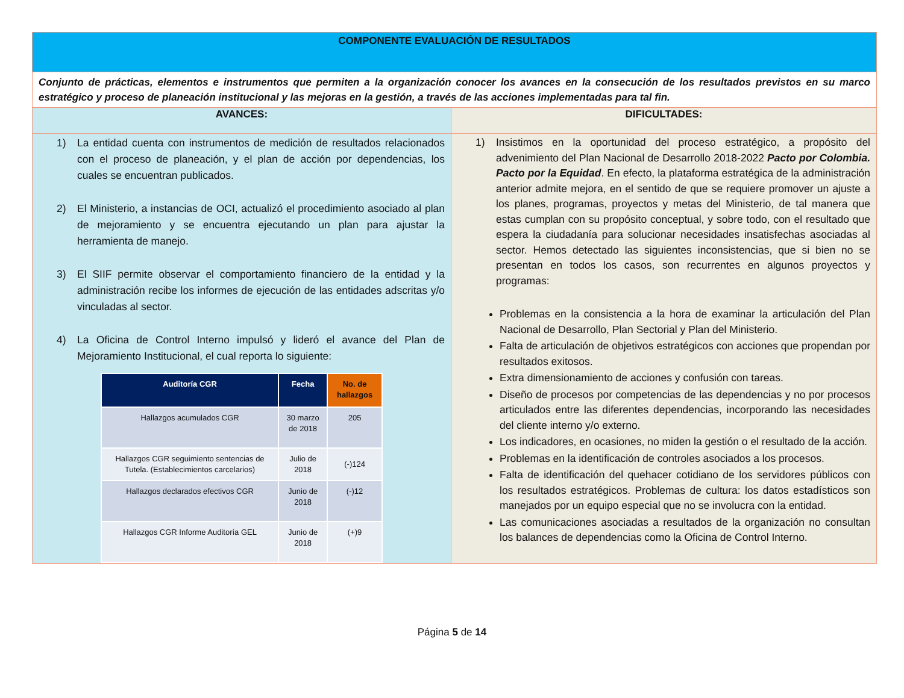| COMPONENTE EVALUACIÓN DE RESULTADOS | |
| Conjunto de prácticas, elementos e instrumentos que permiten a la organización conocer los avances en la consecución de los resultados previstos en su marco estratégico y proceso de planeación institucional y las mejoras en la gestión, a través de las acciones implementadas para tal fin. | |
| AVANCES: | DIFICULTADES: |
| 1) La entidad cuenta con instrumentos de medición de resultados relacionados con el proceso de planeación, y el plan de acción por dependencias, los cuales se encuentran publicados. 2) El Ministerio, a instancias de OCI, actualizó el procedimiento asociado al plan de mejoramiento y se encuentra ejecutando un plan para ajustar la herramienta de manejo. 3) El SIIF permite observar el comportamiento financiero de la entidad y la administración recibe los informes de ejecución de las entidades adscritas y/o vinculadas al sector. 4) La Oficina de Control Interno impulsó y lideró el avance del Plan de Mejoramiento Institucional, el cual reporta lo siguiente: / Auditoría CGR / Fecha / No. de hallazgos / / --- / --- / --- / / Hallazgos acumulados CGR / 30 marzo de 2018 / 205 / / Hallazgos CGR seguimiento sentencias de Tutela. (Establecimientos carcelarios) / Julio de 2018 / (-)124 / / Hallazgos declarados efectivos CGR / Junio de 2018 / (-)12 / / Hallazgos CGR Informe Auditoría GEL / Junio de 2018 / (+)9 / | 1) Insistimos en la oportunidad del proceso estratégico, a propósito del advenimiento del Plan Nacional de Desarrollo 2018-2022 Pacto por Colombia. Pacto por la Equidad . En efecto, la plataforma estratégica de la administración anterior admite mejora, en el sentido de que se requiere promover un ajuste a los planes, programas, proyectos y metas del Ministerio, de tal manera que estas cumplan con su propósito conceptual, y sobre todo, con el resultado que espera la ciudadanía para solucionar necesidades insatisfechas asociadas al sector. Hemos detectado las siguientes inconsistencias, que si bien no se presentan en todos los casos, son recurrentes en algunos proyectos y programas: Problemas en la consistencia a la hora de examinar la articulación del Plan Nacional de Desarrollo, Plan Sectorial y Plan del Ministerio. Falta de articulación de objetivos estratégicos con acciones que propendan por resultados exitosos. Extra dimensionamiento de acciones y confusión con tareas. Diseño de procesos por competencias de las dependencias y no por procesos articulados entre las diferentes dependencias, incorporando las necesidades del cliente interno y/o externo. Los indicadores, en ocasiones, no miden la gestión o el resultado de la acción. Problemas en la identificación de controles asociados a los procesos. Falta de identificación del quehacer cotidiano de los servidores públicos con los resultados estratégicos. Problemas de cultura: los datos estadísticos son manejados por un equipo especial que no se involucra con la entidad. Las comunicaciones asociadas a resultados de la organización no consultan los balances de dependencias como la Oficina de Control Interno. |
Página 5 de 14